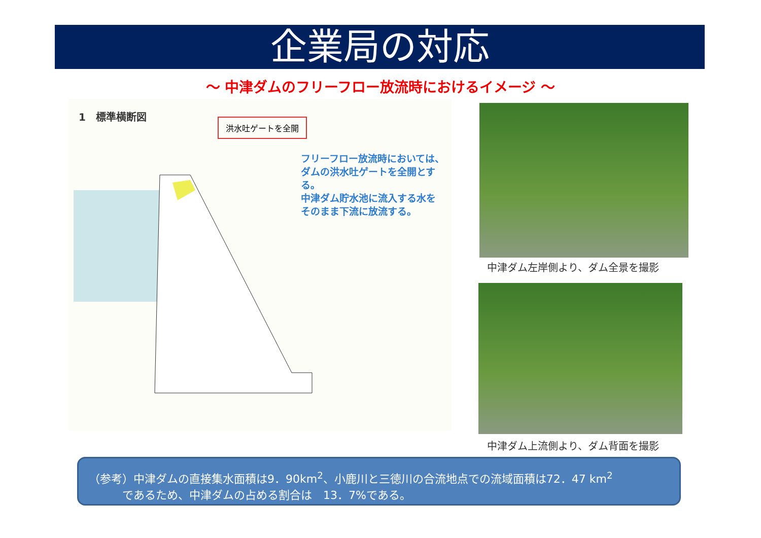企業局の対応
～ 中津ダムのフリーフロー放流時におけるイメージ ～
1　標準横断図
洪水吐ゲートを全開
フリーフロー放流時においては、
ダムの洪水吐ゲートを全開とす
る。
中津ダム貯水池に流入する水を
そのまま下流に放流する。
中津ダム左岸側より、ダム全景を撮影
中津ダム上流側より、ダム背面を撮影
（参考）中津ダムの直接集水面積は9．90km<sup>2</sup>、小鹿川と三徳川の合流地点での流域面積は72．47 km<sup>2</sup>
　　　であるため、中津ダムの占める割合は　13．7%である。